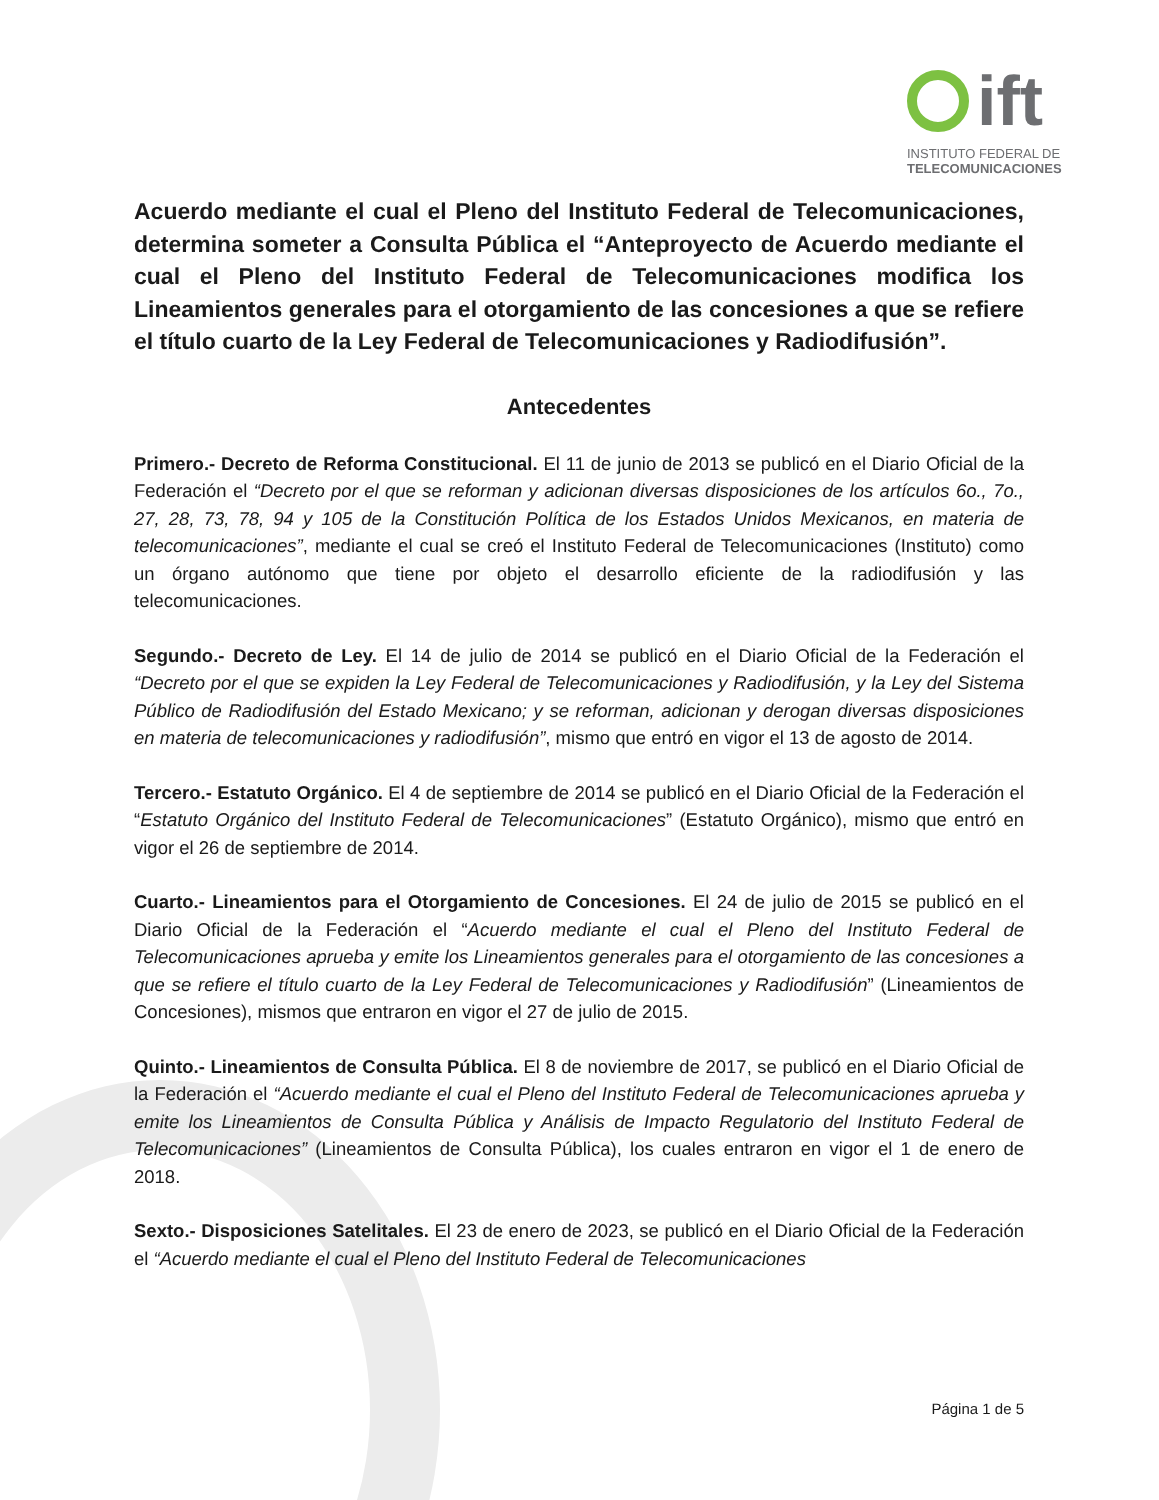ift
INSTITUTO FEDERAL DE
TELECOMUNICACIONES
Acuerdo mediante el cual el Pleno del Instituto Federal de Telecomunicaciones, determina someter a Consulta Pública el “Anteproyecto de Acuerdo mediante el cual el Pleno del Instituto Federal de Telecomunicaciones modifica los Lineamientos generales para el otorgamiento de las concesiones a que se refiere el título cuarto de la Ley Federal de Telecomunicaciones y Radiodifusión”.
Antecedentes
Primero.- Decreto de Reforma Constitucional. El 11 de junio de 2013 se publicó en el Diario Oficial de la Federación el “Decreto por el que se reforman y adicionan diversas disposiciones de los artículos 6o., 7o., 27, 28, 73, 78, 94 y 105 de la Constitución Política de los Estados Unidos Mexicanos, en materia de telecomunicaciones”, mediante el cual se creó el Instituto Federal de Telecomunicaciones (Instituto) como un órgano autónomo que tiene por objeto el desarrollo eficiente de la radiodifusión y las telecomunicaciones.
Segundo.- Decreto de Ley. El 14 de julio de 2014 se publicó en el Diario Oficial de la Federación el “Decreto por el que se expiden la Ley Federal de Telecomunicaciones y Radiodifusión, y la Ley del Sistema Público de Radiodifusión del Estado Mexicano; y se reforman, adicionan y derogan diversas disposiciones en materia de telecomunicaciones y radiodifusión”, mismo que entró en vigor el 13 de agosto de 2014.
Tercero.- Estatuto Orgánico. El 4 de septiembre de 2014 se publicó en el Diario Oficial de la Federación el “Estatuto Orgánico del Instituto Federal de Telecomunicaciones” (Estatuto Orgánico), mismo que entró en vigor el 26 de septiembre de 2014.
Cuarto.- Lineamientos para el Otorgamiento de Concesiones. El 24 de julio de 2015 se publicó en el Diario Oficial de la Federación el “Acuerdo mediante el cual el Pleno del Instituto Federal de Telecomunicaciones aprueba y emite los Lineamientos generales para el otorgamiento de las concesiones a que se refiere el título cuarto de la Ley Federal de Telecomunicaciones y Radiodifusión” (Lineamientos de Concesiones), mismos que entraron en vigor el 27 de julio de 2015.
Quinto.- Lineamientos de Consulta Pública. El 8 de noviembre de 2017, se publicó en el Diario Oficial de la Federación el “Acuerdo mediante el cual el Pleno del Instituto Federal de Telecomunicaciones aprueba y emite los Lineamientos de Consulta Pública y Análisis de Impacto Regulatorio del Instituto Federal de Telecomunicaciones” (Lineamientos de Consulta Pública), los cuales entraron en vigor el 1 de enero de 2018.
Sexto.- Disposiciones Satelitales. El 23 de enero de 2023, se publicó en el Diario Oficial de la Federación el “Acuerdo mediante el cual el Pleno del Instituto Federal de Telecomunicaciones
Página 1 de 5